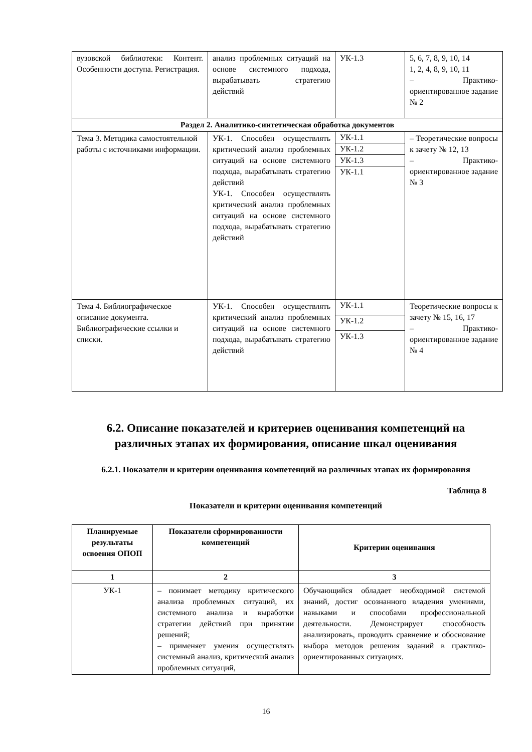| вузовской библиотеки: Контент. Особенности доступа. Регистрация. | анализ проблемных ситуаций на основе системного подхода, вырабатывать стратегию действий | УК-1.3 | 5, 6, 7, 8, 9, 10, 14 1, 2, 4, 8, 9, 10, 11 – Практико-ориентированное задание № 2 |
| Раздел 2. Аналитико-синтетическая обработка документов | | | |
| Тема 3. Методика самостоятельной работы с источниками информации. | УК-1. Способен осуществлять критический анализ проблемных ситуаций на основе системного подхода, вырабатывать стратегию действий УК-1. Способен осуществлять критический анализ проблемных ситуаций на основе системного подхода, вырабатывать стратегию действий | / УК-1.1 / / УК-1.2 / / УК-1.3 / / УК-1.1 / | – Теоретические вопросы к зачету № 12, 13 – Практико-ориентированное задание № 3 |
| Тема 4. Библиографическое описание документа. Библиографические ссылки и списки. | УК-1. Способен осуществлять критический анализ проблемных ситуаций на основе системного подхода, вырабатывать стратегию действий | / УК-1.1 / / УК-1.2 / / УК-1.3 / | Теоретические вопросы к зачету № 15, 16, 17 – Практико-ориентированное задание № 4 |
6.2. Описание показателей и критериев оценивания компетенций на различных этапах их формирования, описание шкал оценивания
6.2.1. Показатели и критерии оценивания компетенций на различных этапах их формирования
Таблица 8
Показатели и критерии оценивания компетенций
| Планируемые результаты освоения ОПОП | Показатели сформированности компетенций | Критерии оценивания |
| --- | --- | --- |
| 1 | 2 | 3 |
| УК-1 | – понимает методику критического анализа проблемных ситуаций, их системного анализа и выработки стратегии действий при принятии решений; – применяет умения осуществлять системный анализ, критический анализ проблемных ситуаций, | Обучающийся обладает необходимой системой знаний, достиг осознанного владения умениями, навыками и способами профессиональной деятельности. Демонстрирует способность анализировать, проводить сравнение и обоснование выбора методов решения заданий в практико-ориентированных ситуациях. |
16